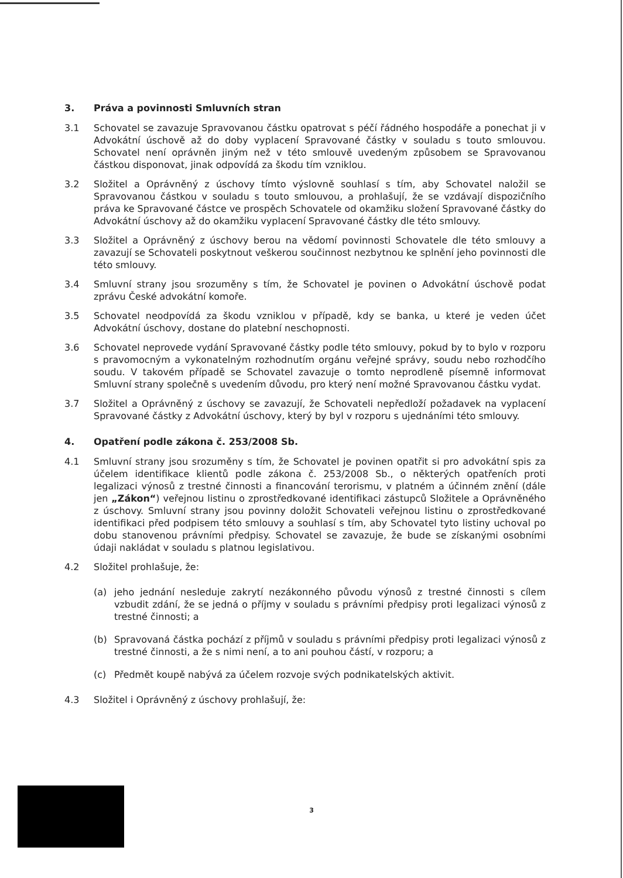3. Práva a povinnosti Smluvních stran
3.1 Schovatel se zavazuje Spravovanou částku opatrovat s péčí řádného hospodáře a ponechat ji v Advokátní úschově až do doby vyplacení Spravované částky v souladu s touto smlouvou. Schovatel není oprávněn jiným než v této smlouvě uvedeným způsobem se Spravovanou částkou disponovat, jinak odpovídá za škodu tím vzniklou.
3.2 Složitel a Oprávněný z úschovy tímto výslovně souhlasí s tím, aby Schovatel naložil se Spravovanou částkou v souladu s touto smlouvou, a prohlašují, že se vzdávají dispozičního práva ke Spravované částce ve prospěch Schovatele od okamžiku složení Spravované částky do Advokátní úschovy až do okamžiku vyplacení Spravované částky dle této smlouvy.
3.3 Složitel a Oprávněný z úschovy berou na vědomí povinnosti Schovatele dle této smlouvy a zavazují se Schovateli poskytnout veškerou součinnost nezbytnou ke splnění jeho povinnosti dle této smlouvy.
3.4 Smluvní strany jsou srozuměny s tím, že Schovatel je povinen o Advokátní úschově podat zprávu České advokátní komoře.
3.5 Schovatel neodpovídá za škodu vzniklou v případě, kdy se banka, u které je veden účet Advokátní úschovy, dostane do platební neschopnosti.
3.6 Schovatel neprovede vydání Spravované částky podle této smlouvy, pokud by to bylo v rozporu s pravomocným a vykonatelným rozhodnutím orgánu veřejné správy, soudu nebo rozhodčího soudu. V takovém případě se Schovatel zavazuje o tomto neprodleně písemně informovat Smluvní strany společně s uvedením důvodu, pro který není možné Spravovanou částku vydat.
3.7 Složitel a Oprávněný z úschovy se zavazují, že Schovateli nepředloží požadavek na vyplacení Spravované částky z Advokátní úschovy, který by byl v rozporu s ujednáními této smlouvy.
4. Opatření podle zákona č. 253/2008 Sb.
4.1 Smluvní strany jsou srozuměny s tím, že Schovatel je povinen opatřit si pro advokátní spis za účelem identifikace klientů podle zákona č. 253/2008 Sb., o některých opatřeních proti legalizaci výnosů z trestné činnosti a financování terorismu, v platném a účinném znění (dále jen „Zákon“) veřejnou listinu o zprostředkované identifikaci zástupců Složitele a Oprávněného z úschovy. Smluvní strany jsou povinny doložit Schovateli veřejnou listinu o zprostředkované identifikaci před podpisem této smlouvy a souhlasí s tím, aby Schovatel tyto listiny uchoval po dobu stanovenou právními předpisy. Schovatel se zavazuje, že bude se získanými osobními údaji nakládat v souladu s platnou legislativou.
4.2 Složitel prohlašuje, že:
(a) jeho jednání nesleduje zakrytí nezákonného původu výnosů z trestné činnosti s cílem vzbudit zdání, že se jedná o příjmy v souladu s právními předpisy proti legalizaci výnosů z trestné činnosti; a
(b) Spravovaná částka pochází z příjmů v souladu s právními předpisy proti legalizaci výnosů z trestné činnosti, a že s nimi není, a to ani pouhou částí, v rozporu; a
(c) Předmět koupě nabývá za účelem rozvoje svých podnikatelských aktivit.
4.3 Složitel i Oprávněný z úschovy prohlašují, že:
3